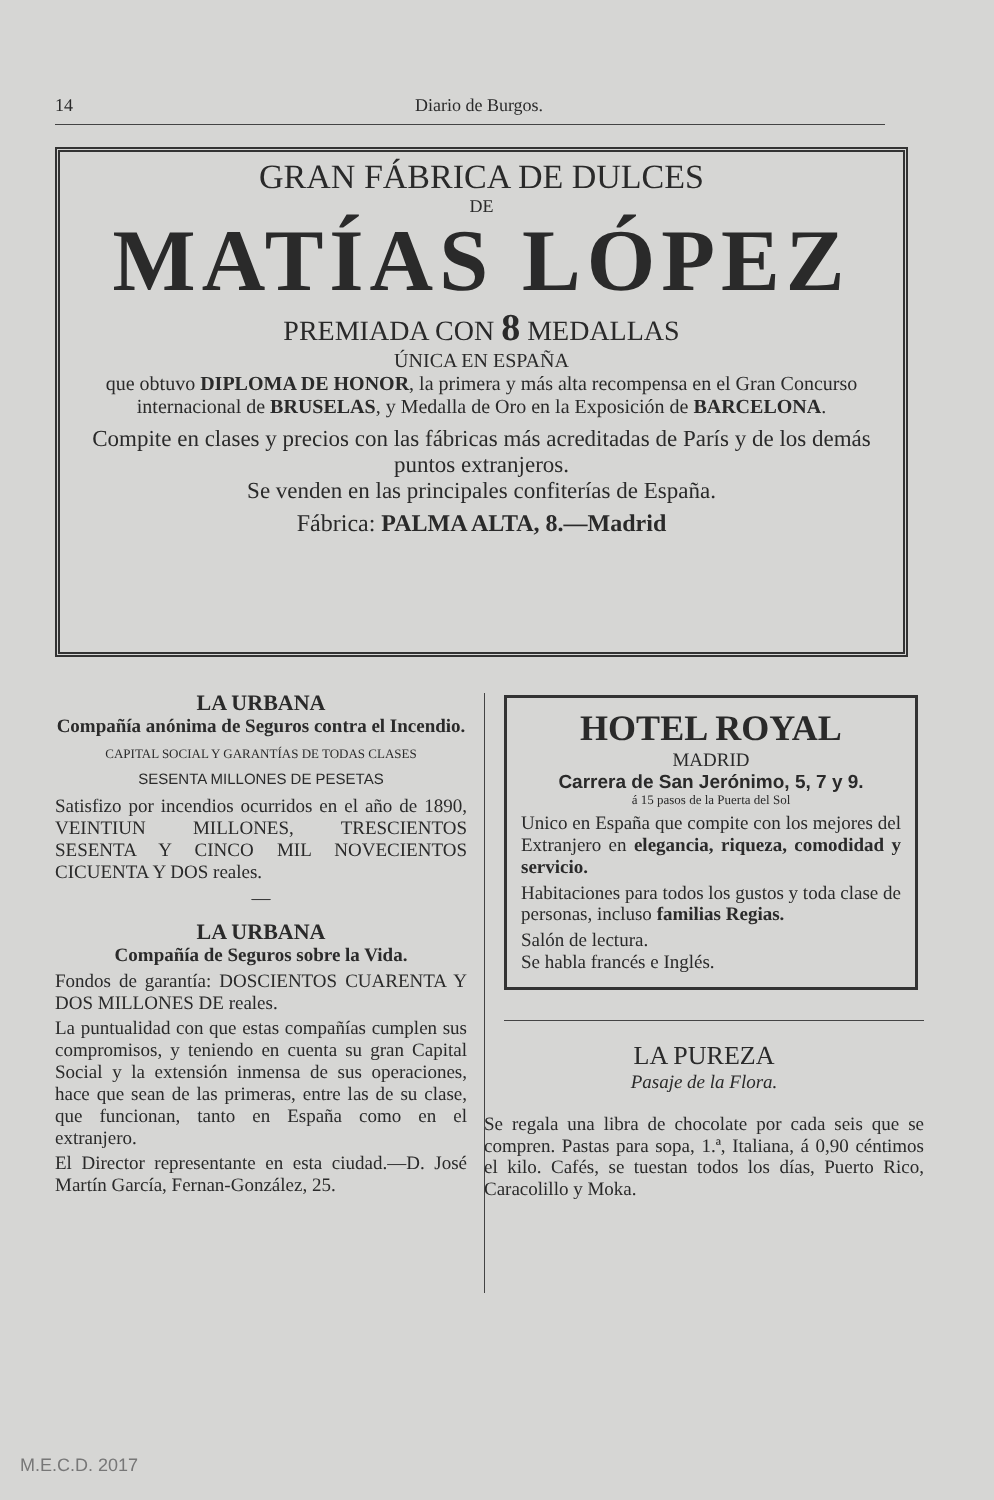14 Diario de Burgos.
GRAN FÁBRICA DE DULCES
DE
MATÍAS LÓPEZ
PREMIADA CON 8 MEDALLAS
ÚNICA EN ESPAÑA
que obtuvo DIPLOMA DE HONOR, la primera y más alta recompensa en el Gran Concurso internacional de BRUSELAS, y Medalla de Oro en la Exposición de BARCELONA.
Compite en clases y precios con las fábricas más acreditadas de París y de los demás puntos extranjeros.
Se venden en las principales confiterías de España.
Fábrica: PALMA ALTA, 8.—Madrid
LA URBANA
Compañía anónima de Seguros contra el Incendio.
CAPITAL SOCIAL Y GARANTÍAS DE TODAS CLASES
SESENTA MILLONES DE PESETAS
Satisfizo por incendios ocurridos en el año de 1890, VEINTIUN MILLONES, TRESCIENTOS SESENTA Y CINCO MIL NOVECIENTOS CICUENTA Y DOS reales.
—
LA URBANA
Compañía de Seguros sobre la Vida.
Fondos de garantía: DOSCIENTOS CUARENTA Y DOS MILLONES DE reales.
La puntualidad con que estas compañías cumplen sus compromisos, y teniendo en cuenta su gran Capital Social y la extensión inmensa de sus operaciones, hace que sean de las primeras, entre las de su clase, que funcionan, tanto en España como en el extranjero.
El Director representante en esta ciudad.—D. José Martín García, Fernan-González, 25.
HOTEL ROYAL
MADRID
Carrera de San Jerónimo, 5, 7 y 9.
á 15 pasos de la Puerta del Sol
Unico en España que compite con los mejores del Extranjero en elegancia, riqueza, comodidad y servicio.
Habitaciones para todos los gustos y toda clase de personas, incluso familias Regias.
Salón de lectura.
Se habla francés e Inglés.
LA PUREZA
Pasaje de la Flora.
Se regala una libra de chocolate por cada seis que se compren. Pastas para sopa, 1.ª, Italiana, á 0,90 céntimos el kilo. Cafés, se tuestan todos los días, Puerto Rico, Caracolillo y Moka.
M.E.C.D. 2017